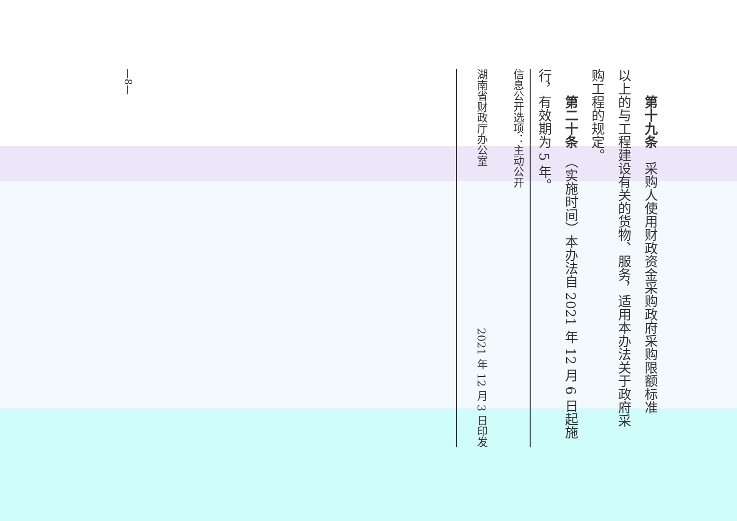第十九条　采购人使用财政资金采购政府采购限额标准
以上的与工程建设有关的货物、服务，适用本办法关于政府采
购工程的规定。
第二十条　（实施时间）本办法自 2021 年 12 月 6 日起施
行，有效期为 5 年。
信息公开选项：主动公开
湖南省财政厅办公室 2021 年 12 月 3 日印发
—8—